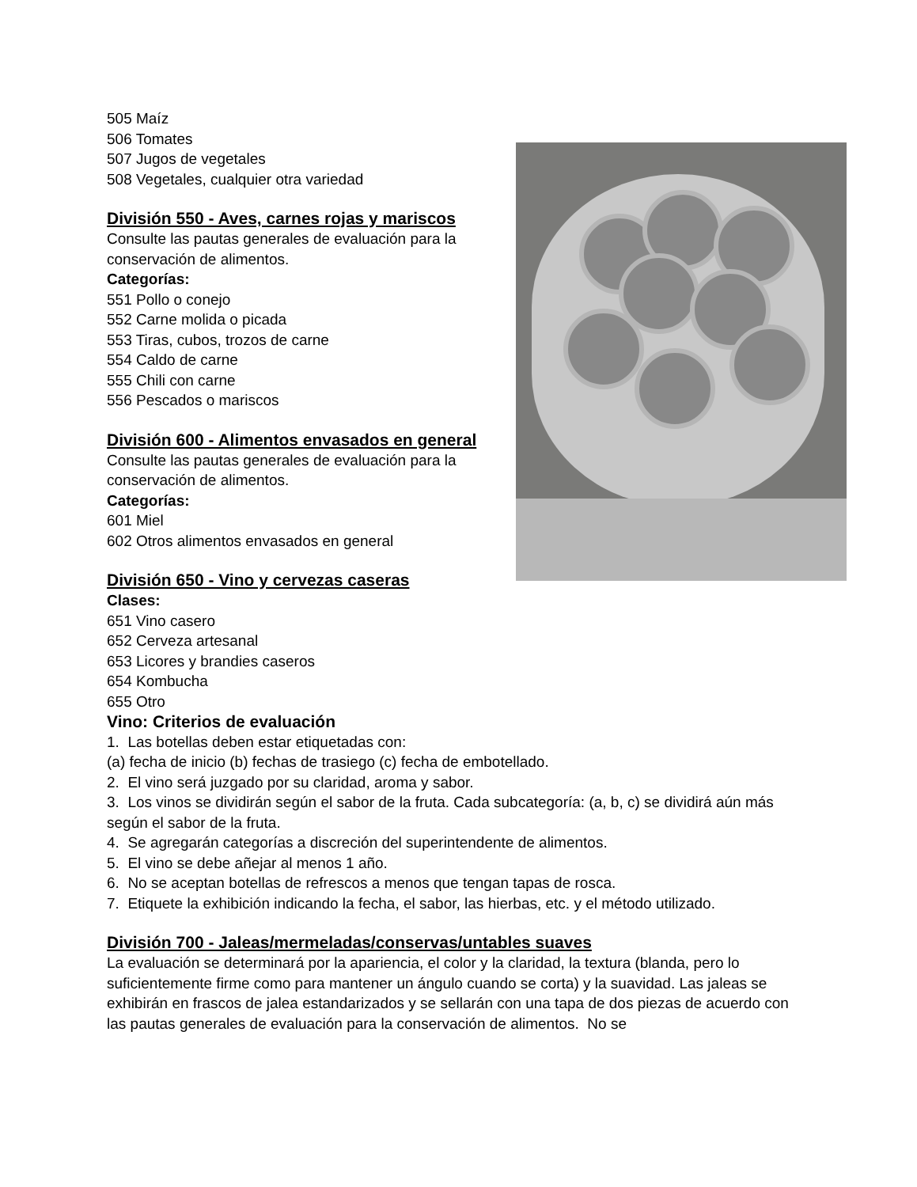505 Maíz
506 Tomates
507 Jugos de vegetales
508 Vegetales, cualquier otra variedad
División 550 - Aves, carnes rojas y mariscos
Consulte las pautas generales de evaluación para la conservación de alimentos.
Categorías:
551 Pollo o conejo
552 Carne molida o picada
553 Tiras, cubos, trozos de carne
554 Caldo de carne
555 Chili con carne
556 Pescados o mariscos
División 600 - Alimentos envasados en general
Consulte las pautas generales de evaluación para la conservación de alimentos.
Categorías:
601 Miel
602 Otros alimentos envasados en general
División 650 - Vino y cervezas caseras
Clases:
651 Vino casero
652 Cerveza artesanal
653 Licores y brandies caseros
654 Kombucha
655 Otro
Vino: Criterios de evaluación
1. Las botellas deben estar etiquetadas con:
(a) fecha de inicio (b) fechas de trasiego (c) fecha de embotellado.
2. El vino será juzgado por su claridad, aroma y sabor.
3. Los vinos se dividirán según el sabor de la fruta. Cada subcategoría: (a, b, c) se dividirá aún más según el sabor de la fruta.
4. Se agregarán categorías a discreción del superintendente de alimentos.
5. El vino se debe añejar al menos 1 año.
6. No se aceptan botellas de refrescos a menos que tengan tapas de rosca.
7. Etiquete la exhibición indicando la fecha, el sabor, las hierbas, etc. y el método utilizado.
División 700 - Jaleas/mermeladas/conservas/untables suaves
La evaluación se determinará por la apariencia, el color y la claridad, la textura (blanda, pero lo suficientemente firme como para mantener un ángulo cuando se corta) y la suavidad. Las jaleas se exhibirán en frascos de jalea estandarizados y se sellarán con una tapa de dos piezas de acuerdo con las pautas generales de evaluación para la conservación de alimentos. No se